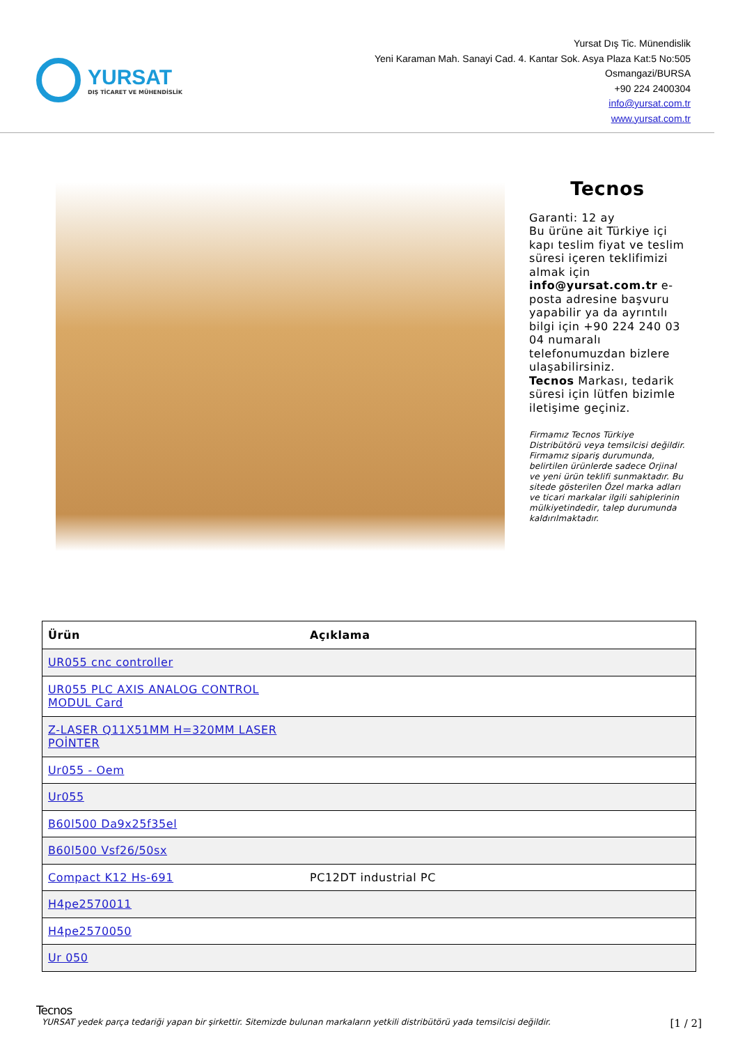YURSAT
DIŞ TİCARET VE MÜHENDİSLİK
Yursat Dış Tic. Münendislik
Yeni Karaman Mah. Sanayi Cad. 4. Kantar Sok. Asya Plaza Kat:5 No:505
Osmangazi/BURSA
+90 224 2400304
info@yursat.com.tr
www.yursat.com.tr
Tecnos
Garanti: 12 ay
Bu ürüne ait Türkiye içi kapı teslim fiyat ve teslim süresi içeren teklifimizi almak için info@yursat.com.tr e-posta adresine başvuru yapabilir ya da ayrıntılı bilgi için +90 224 240 03 04 numaralı telefonumuzdan bizlere ulaşabilirsiniz.
Tecnos Markası, tedarik süresi için lütfen bizimle iletişime geçiniz.
Firmamız Tecnos Türkiye Distribütörü veya temsilcisi değildir. Firmamız sipariş durumunda, belirtilen ürünlerde sadece Orjinal ve yeni ürün teklifi sunmaktadır. Bu sitede gösterilen Özel marka adları ve ticari markalar ilgili sahiplerinin mülkiyetindedir, talep durumunda kaldırılmaktadır.
| Ürün | Açıklama |
| --- | --- |
| UR055 cnc controller | |
| UR055 PLC AXIS ANALOG CONTROL MODUL Card | |
| Z-LASER Q11X51MM H=320MM LASER POİNTER | |
| Ur055 - Oem | |
| Ur055 | |
| B60l500 Da9x25f35el | |
| B60l500 Vsf26/50sx | |
| Compact K12 Hs-691 | PC12DT industrial PC |
| H4pe2570011 | |
| H4pe2570050 | |
| Ur 050 | |
Tecnos
YURSAT yedek parça tedariği yapan bir şirkettir. Sitemizde bulunan markaların yetkili distribütörü yada temsilcisi değildir. [1 / 2]